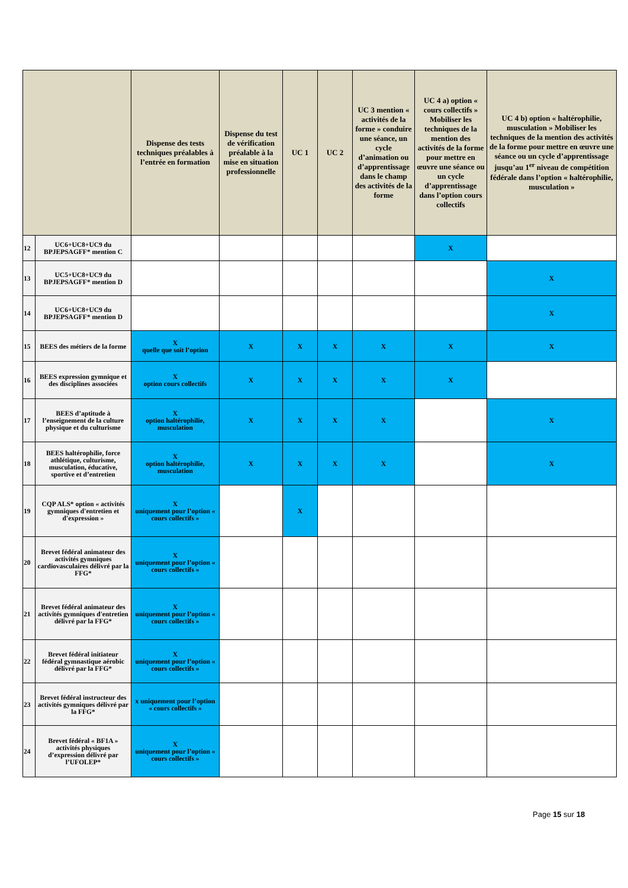| | | Dispense des tests techniques préalables à l’entrée en formation | Dispense du test de vérification préalable à la mise en situation professionnelle | UC 1 | UC 2 | UC 3 mention « activités de la forme » conduire une séance, un cycle d’animation ou d’apprentissage dans le champ des activités de la forme | UC 4 a) option « cours collectifs » Mobiliser les techniques de la mention des activités de la forme pour mettre en œuvre une séance ou un cycle d’apprentissage dans l’option cours collectifs | UC 4 b) option « haltérophilie, musculation » Mobiliser les techniques de la mention des activités de la forme pour mettre en œuvre une séance ou un cycle d’apprentissage jusqu’au 1<sup>er</sup> niveau de compétition fédérale dans l’option « haltérophilie, musculation » |
| --- | --- | --- | --- | --- | --- | --- | --- | --- |
| 12 | UC6+UC8+UC9 du BPJEPSAGFF* mention C | | | | | | X | |
| 13 | UC5+UC8+UC9 du BPJEPSAGFF* mention D | | | | | | | X |
| 14 | UC6+UC8+UC9 du BPJEPSAGFF* mention D | | | | | | | X |
| 15 | BEES des métiers de la forme | X quelle que soit l’option | X | X | X | X | X | X |
| 16 | BEES expression gymnique et des disciplines associées | X option cours collectifs | X | X | X | X | X | |
| 17 | BEES d’aptitude à l’enseignement de la culture physique et du culturisme | X option haltérophilie, musculation | X | X | X | X | | X |
| 18 | BEES haltérophilie, force athlétique, culturisme, musculation, éducative, sportive et d’entretien | X option haltérophilie, musculation | X | X | X | X | | X |
| 19 | CQP ALS* option « activités gymniques d'entretien et d'expression » | X uniquement pour l’option « cours collectifs » | | X | | | | |
| 20 | Brevet fédéral animateur des activités gymniques cardiovasculaires délivré par la FFG* | X uniquement pour l’option « cours collectifs » | | | | | | |
| 21 | Brevet fédéral animateur des activités gymniques d'entretien délivré par la FFG* | X uniquement pour l’option « cours collectifs » | | | | | | |
| 22 | Brevet fédéral initiateur fédéral gymnastique aérobic délivré par la FFG* | X uniquement pour l’option « cours collectifs » | | | | | | |
| 23 | Brevet fédéral instructeur des activités gymniques délivré par la FFG* | x uniquement pour l’option « cours collectifs » | | | | | | |
| 24 | Brevet fédéral « BF1A » activités physiques d’expression délivré par l’UFOLEP* | X uniquement pour l’option « cours collectifs » | | | | | | |
Page 15 sur 18